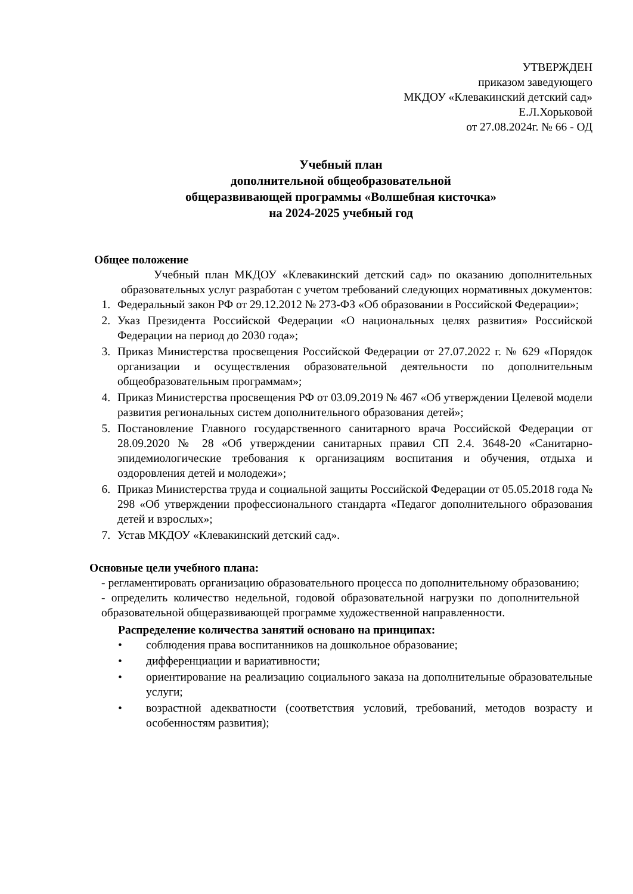УТВЕРЖДЕН
приказом заведующего
МКДОУ «Клевакинский детский сад»
Е.Л.Хорьковой
от 27.08.2024г. № 66 - ОД
Учебный план
дополнительной общеобразовательной
общеразвивающей программы «Волшебная кисточка»
на 2024-2025 учебный год
Общее положение
Учебный план МКДОУ «Клевакинский детский сад» по оказанию дополнительных образовательных услуг разработан с учетом требований следующих нормативных документов:
1. Федеральный закон РФ от 29.12.2012 № 273-ФЗ «Об образовании в Российской Федерации»;
2. Указ Президента Российской Федерации «О национальных целях развития» Российской Федерации на период до 2030 года»;
3. Приказ Министерства просвещения Российской Федерации от 27.07.2022 г. № 629 «Порядок организации и осуществления образовательной деятельности по дополнительным общеобразовательным программам»;
4. Приказ Министерства просвещения РФ от 03.09.2019 № 467 «Об утверждении Целевой модели развития региональных систем дополнительного образования детей»;
5. Постановление Главного государственного санитарного врача Российской Федерации от 28.09.2020 № 28 «Об утверждении санитарных правил СП 2.4. 3648-20 «Санитарно-эпидемиологические требования к организациям воспитания и обучения, отдыха и оздоровления детей и молодежи»;
6. Приказ Министерства труда и социальной защиты Российской Федерации от 05.05.2018 года № 298 «Об утверждении профессионального стандарта «Педагог дополнительного образования детей и взрослых»;
7. Устав МКДОУ «Клевакинский детский сад».
Основные цели учебного плана:
- регламентировать организацию образовательного процесса по дополнительному образованию; - определить количество недельной, годовой образовательной нагрузки по дополнительной образовательной общеразвивающей программе художественной направленности.
Распределение количества занятий основано на принципах:
• соблюдения права воспитанников на дошкольное образование;
• дифференциации и вариативности;
• ориентирование на реализацию социального заказа на дополнительные образовательные услуги;
• возрастной адекватности (соответствия условий, требований, методов возрасту и особенностям развития);